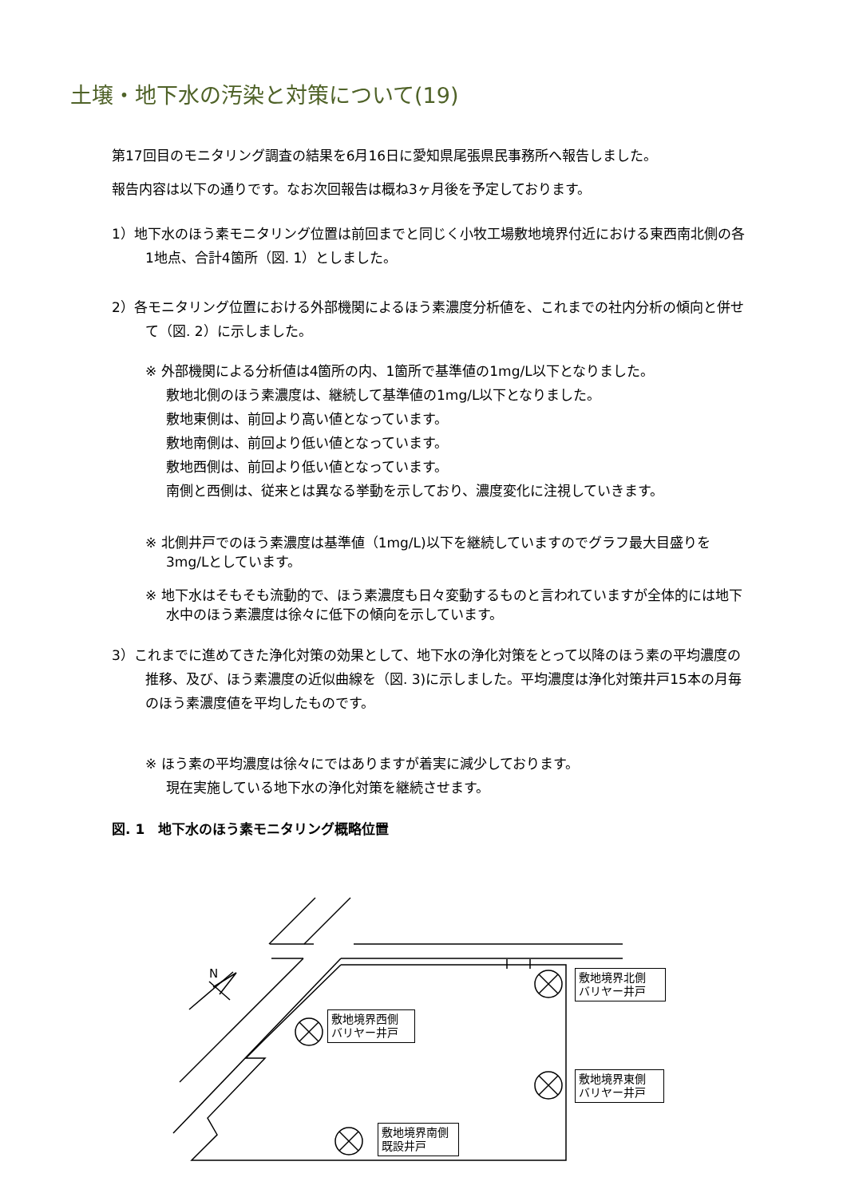土壌・地下水の汚染と対策について(19)
第17回目のモニタリング調査の結果を6月16日に愛知県尾張県民事務所へ報告しました。
報告内容は以下の通りです。なお次回報告は概ね3ヶ月後を予定しております。
1）地下水のほう素モニタリング位置は前回までと同じく小牧工場敷地境界付近における東西南北側の各1地点、合計4箇所（図. 1）としました。
2）各モニタリング位置における外部機関によるほう素濃度分析値を、これまでの社内分析の傾向と併せて（図. 2）に示しました。
※ 外部機関による分析値は4箇所の内、1箇所で基準値の1mg/L以下となりました。
敷地北側のほう素濃度は、継続して基準値の1mg/L以下となりました。
敷地東側は、前回より高い値となっています。
敷地南側は、前回より低い値となっています。
敷地西側は、前回より低い値となっています。
南側と西側は、従来とは異なる挙動を示しており、濃度変化に注視していきます。
※ 北側井戸でのほう素濃度は基準値（1mg/L)以下を継続していますのでグラフ最大目盛りを3mg/Lとしています。
※ 地下水はそもそも流動的で、ほう素濃度も日々変動するものと言われていますが全体的には地下水中のほう素濃度は徐々に低下の傾向を示しています。
3）これまでに進めてきた浄化対策の効果として、地下水の浄化対策をとって以降のほう素の平均濃度の推移、及び、ほう素濃度の近似曲線を（図. 3)に示しました。平均濃度は浄化対策井戸15本の月毎のほう素濃度値を平均したものです。
※ ほう素の平均濃度は徐々にではありますが着実に減少しております。
現在実施している地下水の浄化対策を継続させます。
図. 1　地下水のほう素モニタリング概略位置
N
敷地境界北側
バリヤー井戸
敷地境界西側
バリヤー井戸
敷地境界東側
バリヤー井戸
敷地境界南側
既設井戸